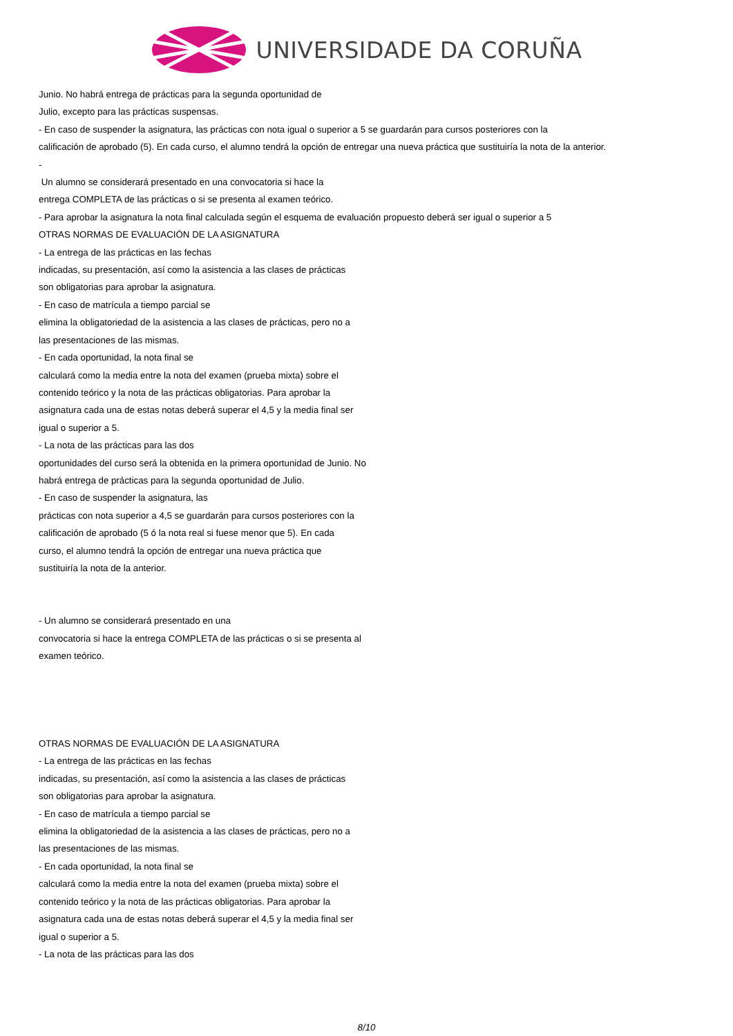UNIVERSIDADE DA CORUÑA
Junio. No habrá entrega de prácticas para la segunda oportunidad de
Julio, excepto para las prácticas suspensas.
- En caso de suspender la asignatura, las prácticas con nota igual o superior a 5 se guardarán para cursos posteriores con la
calificación de aprobado (5). En cada curso, el alumno tendrá la opción de entregar una nueva práctica que sustituiría la nota de la anterior.
-
Un alumno se considerará presentado en una convocatoria si hace la
entrega COMPLETA de las prácticas o si se presenta al examen teórico.
- Para aprobar la asignatura la nota final calculada según el esquema de evaluación propuesto deberá ser igual o superior a 5
OTRAS NORMAS DE EVALUACIÓN DE LA ASIGNATURA
- La entrega de las prácticas en las fechas
indicadas, su presentación, así como la asistencia a las clases de prácticas
son obligatorias para aprobar la asignatura.
- En caso de matrícula a tiempo parcial se
elimina la obligatoriedad de la asistencia a las clases de prácticas, pero no a
las presentaciones de las mismas.
- En cada oportunidad, la nota final se
calculará como la media entre la nota del examen (prueba mixta) sobre el
contenido teórico y la nota de las prácticas obligatorias. Para aprobar la
asignatura cada una de estas notas deberá superar el 4,5 y la media final ser
igual o superior a 5.
- La nota de las prácticas para las dos
oportunidades del curso será la obtenida en la primera oportunidad de Junio. No
habrá entrega de prácticas para la segunda oportunidad de Julio.
- En caso de suspender la asignatura, las
prácticas con nota superior a 4,5 se guardarán para cursos posteriores con la
calificación de aprobado (5 ó la nota real si fuese menor que 5). En cada
curso, el alumno tendrá la opción de entregar una nueva práctica que
sustituiría la nota de la anterior.
- Un alumno se considerará presentado en una
convocatoria si hace la entrega COMPLETA de las prácticas o si se presenta al
examen teórico.
OTRAS NORMAS DE EVALUACIÓN DE LA ASIGNATURA
- La entrega de las prácticas en las fechas
indicadas, su presentación, así como la asistencia a las clases de prácticas
son obligatorias para aprobar la asignatura.
- En caso de matrícula a tiempo parcial se
elimina la obligatoriedad de la asistencia a las clases de prácticas, pero no a
las presentaciones de las mismas.
- En cada oportunidad, la nota final se
calculará como la media entre la nota del examen (prueba mixta) sobre el
contenido teórico y la nota de las prácticas obligatorias. Para aprobar la
asignatura cada una de estas notas deberá superar el 4,5 y la media final ser
igual o superior a 5.
- La nota de las prácticas para las dos
8/10